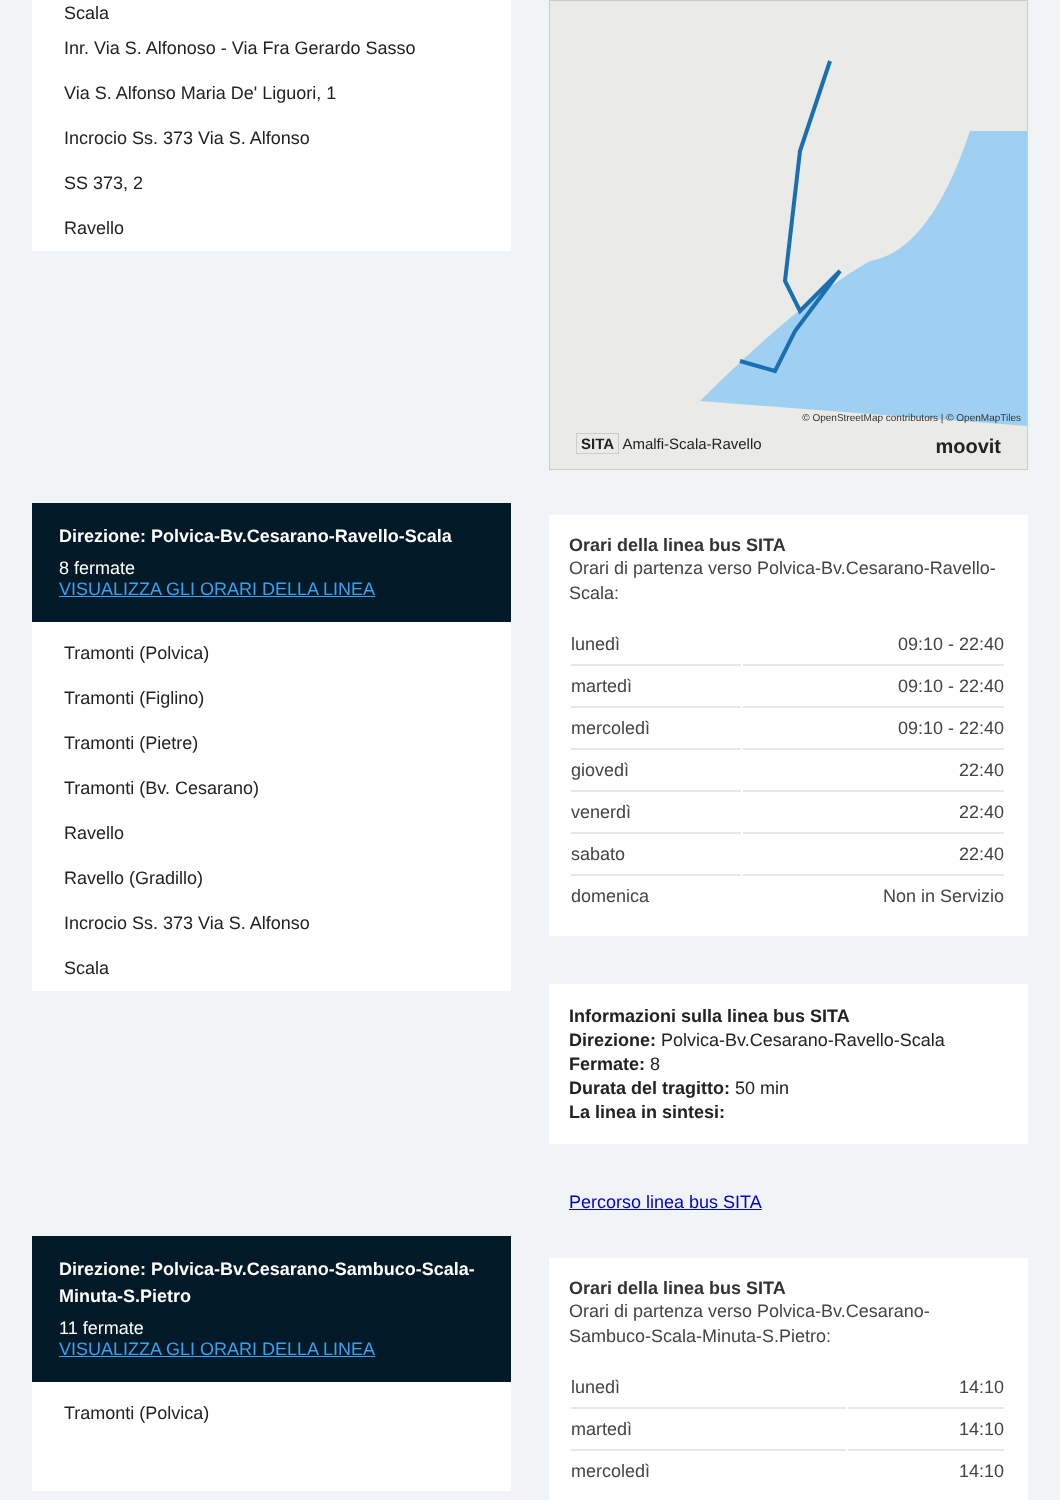Scala
Inr. Via S. Alfonoso - Via Fra Gerardo Sasso
Via S. Alfonso Maria De' Liguori, 1
Incrocio Ss. 373 Via S. Alfonso
SS 373, 2
Ravello
Direzione: Polvica-Bv.Cesarano-Ravello-Scala
8 fermate
VISUALIZZA GLI ORARI DELLA LINEA
Tramonti (Polvica)
Tramonti (Figlino)
Tramonti (Pietre)
Tramonti (Bv. Cesarano)
Ravello
Ravello (Gradillo)
Incrocio Ss. 373 Via S. Alfonso
Scala
Direzione: Polvica-Bv.Cesarano-Sambuco-Scala-Minuta-S.Pietro
11 fermate
VISUALIZZA GLI ORARI DELLA LINEA
Tramonti (Polvica)
© OpenStreetMap contributors | © OpenMapTiles
SITA Amalfi-Scala-Ravello moovit
Orari della linea bus SITA
Orari di partenza verso Polvica-Bv.Cesarano-Ravello-Scala:
| lunedì | 09:10 - 22:40 |
| martedì | 09:10 - 22:40 |
| mercoledì | 09:10 - 22:40 |
| giovedì | 22:40 |
| venerdì | 22:40 |
| sabato | 22:40 |
| domenica | Non in Servizio |
Informazioni sulla linea bus SITA
Direzione: Polvica-Bv.Cesarano-Ravello-Scala
Fermate: 8
Durata del tragitto: 50 min
La linea in sintesi:
Percorso linea bus SITA
Orari della linea bus SITA
Orari di partenza verso Polvica-Bv.Cesarano-Sambuco-Scala-Minuta-S.Pietro:
| lunedì | 14:10 |
| martedì | 14:10 |
| mercoledì | 14:10 |